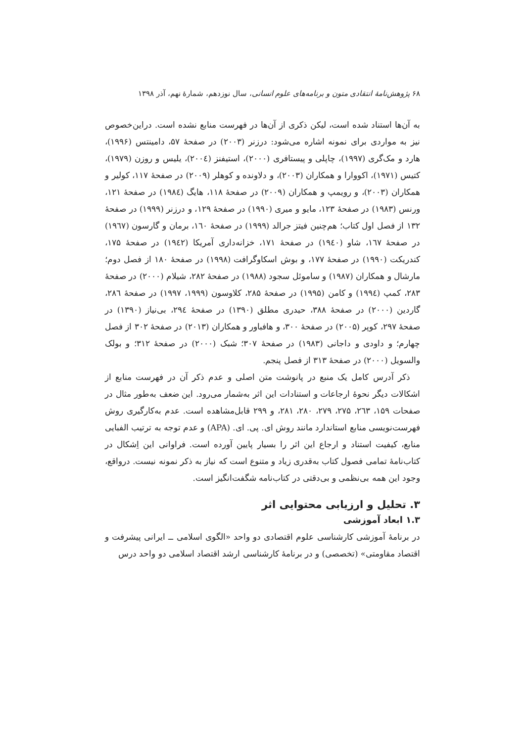۶۸ پژوهش‌نامهٔ انتقادی متون و برنامه‌های علوم انسانی، سال نوزدهم، شمارهٔ نهم، آذر ۱۳۹۸
به آن‌ها استناد شده است، لیکن ذکری از آن‌ها در فهرست منابع نشده است. دراین‌خصوص نیز به مواردی برای نمونه اشاره می‌شود: درزنر (۲۰۰۳) در صفحهٔ ۵۷، دامینتس (۱۹۹۶)، هارد و مک‌گری (۱۹۹۷)، چاپلی و پیستافری (۲۰۰۰)، استیفنز (۲۰۰٤)، یلیس و روزن (۱۹۷۹)، کتیس (۱۹۷۱)، اکووارا و همکاران (۲۰۰۳)، و دلاونده و کوهلر (۲۰۰۹) در صفحهٔ ۱۱۷، کولیر و همکاران (۲۰۰۳)، و رویمپ و همکاران (۲۰۰۹) در صفحهٔ ۱۱۸، هایگ (۱۹۸٤) در صفحهٔ ۱۲۱، ورنس (۱۹۸۳) در صفحهٔ ۱۲۳، مایو و میری (۱۹۹۰) در صفحهٔ ۱۲۹، و درزنر (۱۹۹۹) در صفحهٔ ۱۳۲ از فصل اول کتاب؛ هم‌چنین فیتز جرالد (۱۹۹۹) در صفحهٔ ۱٦۰، برمان و گارسون (۱۹٦۷) در صفحهٔ ۱٦۷، شاو (۱۹٤۰) در صفحهٔ ۱۷۱، خزانه‌داری آمریکا (۱۹٤۲) در صفحهٔ ۱۷۵، کندریکت (۱۹۹۰) در صفحهٔ ۱۷۷، و بوش اسکاوگرافت (۱۹۹۸) در صفحهٔ ۱۸۰ از فصل دوم؛ مارشال و همکاران (۱۹۸۷) و ساموئل سجود (۱۹۸۸) در صفحهٔ ۲۸۲، شیلام (۲۰۰۰) در صفحهٔ ۲۸۳، کمپ (۱۹۹٤) و کامن (۱۹۹۵) در صفحهٔ ۲۸۵، کلاوسون (۱۹۹۹، ۱۹۹۷) در صفحهٔ ۲۸٦، گاردین (۲۰۰۰) در صفحهٔ ۳۸۸، حیدری مطلق (۱۳۹۰) در صفحهٔ ۲۹٤، بی‌نیاز (۱۳۹۰) در صفحهٔ ۲۹۷، کوپر (۲۰۰۵) در صفحهٔ ۳۰۰، و هافباور و همکاران (۲۰۱۳) در صفحهٔ ۳۰۲ از فصل چهارم؛ و داودی و داجانی (۱۹۸۳) در صفحهٔ ۳۰۷؛ شبک (۲۰۰۰) در صفحهٔ ۳۱۲؛ و بولک والسویل (۲۰۰۰) در صفحهٔ ۳۱۳ از فصل پنجم.
ذکر آدرس کامل یک منبع در پانوشت متن اصلی و عدم ذکر آن در فهرست منابع از اشکالات دیگر نحوهٔ ارجاعات و استنادات این اثر به‌شمار می‌رود. این ضعف به‌طور مثال در صفحات ۱۵۹، ۲٦۳، ۲۷۵، ۲۷۹، ۲۸۰، ۲۸۱، و ۲۹۹ قابل‌مشاهده است. عدم به‌کارگیری روش فهرست‌نویسی منابع استاندارد مانند روش ای. پی. ای. (APA) و عدم توجه به ترتیب الفبایی منابع، کیفیت استناد و ارجاع این اثر را بسیار پایین آورده است. فراوانی این اِشکال در کتاب‌نامهٔ تمامی فصول کتاب به‌قدری زیاد و متنوع است که نیاز به ذکر نمونه نیست. درواقع، وجود این همه بی‌نظمی و بی‌دقتی در کتاب‌نامه شگفت‌انگیز است.
۳. تحلیل و ارزیابی محتوایی اثر
۱.۳ ابعاد آموزشی
در برنامهٔ آموزشی کارشناسی علوم اقتصادی دو واحد «الگوی اسلامی ــ ایرانی پیشرفت و اقتصاد مقاومتی» (تخصصی) و در برنامهٔ کارشناسی ارشد اقتصاد اسلامی دو واحد درس